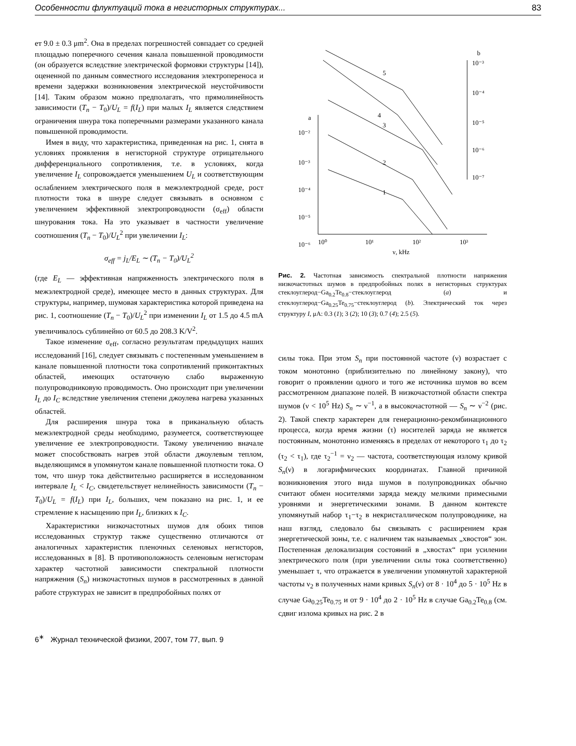Особенности флуктуаций тока в негисторных структурах... 83
ет 9.0 ± 0.3 μm<sup>2</sup>. Она в пределах погрешностей совпадает со средней площадью поперечного сечения канала повышенной проводимости (он образуется вследствие электрической формовки структуры [14]), оцененной по данным совместного исследования электропереноса и времени задержки возникновения электрической неустойчивости [14]. Таким образом можно предполагать, что прямолинейность зависимости (T<sub>n</sub> − T<sub>0</sub>)/U<sub>L</sub> = f(I<sub>L</sub>) при малых I<sub>L</sub> является следствием ограничения шнура тока поперечными размерами указанного канала повышенной проводимости.
Имея в виду, что характеристика, приведенная на рис. 1, снята в условиях проявления в негисторной структуре отрицательного дифференциального сопротивления, т.е. в условиях, когда увеличение I<sub>L</sub> сопровождается уменьшением U<sub>L</sub> и соответствующим ослаблением электрического поля в межэлектродной среде, рост плотности тока в шнуре следует связывать в основном с увеличением эффективной электропроводности (σ<sub>eff</sub>) области шнурования тока. На это указывает в частности увеличение соотношения (T<sub>n</sub> − T<sub>0</sub>)/U<sub>L</sub><sup>2</sup> при увеличении I<sub>L</sub>:
σ<sub>eff</sub> = j<sub>L</sub>/E<sub>L</sub> ∼ (T<sub>n</sub> − T<sub>0</sub>)/U<sub>L</sub><sup>2</sup>
(где E<sub>L</sub> — эффективная напряженность электрического поля в межэлектродной среде), имеющее место в данных структурах. Для структуры, например, шумовая характеристика которой приведена на рис. 1, соотношение (T<sub>n</sub> − T<sub>0</sub>)/U<sub>L</sub><sup>2</sup> при изменении I<sub>L</sub> от 1.5 до 4.5 mA увеличивалось сублинейно от 60.5 до 208.3 K/V<sup>2</sup>.
Такое изменение σ<sub>eff</sub>, согласно результатам предыдущих наших исследований [16], следует связывать с постепенным уменьшением в канале повышенной плотности тока сопротивлений приконтактных областей, имеющих остаточную слабо выраженную полупроводниковую проводимость. Оно происходит при увеличении I<sub>L</sub> до I<sub>C</sub> вследствие увеличения степени джоулева нагрева указанных областей.
Для расширения шнура тока в приканальную область межэлектродной среды необходимо, разумеется, соответствующее увеличение ее электропроводности. Такому увеличению вначале может способствовать нагрев этой области джоулевым теплом, выделяющимся в упомянутом канале повышенной плотности тока. О том, что шнур тока действительно расширяется в исследованном интервале I<sub>L</sub> < I<sub>C</sub>, свидетельствует нелинейность зависимости (T<sub>n</sub> − T<sub>0</sub>)/U<sub>L</sub> = f(I<sub>L</sub>) при I<sub>L</sub>, больших, чем показано на рис. 1, и ее стремление к насыщению при I<sub>L</sub>, близких к I<sub>C</sub>.
Характеристики низкочастотных шумов для обоих типов исследованных структур также существенно отличаются от аналогичных характеристик пленочных селеновых негисторов, исследованных в [8]. В противоположность селеновым негисторам характер частотной зависимости спектральной плотности напряжения (S<sub>n</sub>) низкочастотных шумов в рассмотренных в данной работе структурах не зависит в предпробойных полях от
a
b
10⁻²
10⁻³
10⁻⁴
10⁻⁵
10⁻⁶
10⁻³
10⁻⁴
10⁻⁵
10⁻⁶
10⁻⁷
10⁰
10¹
10²
10³
ν, kHz
5
4
3
2
1
Рис. 2. Частотная зависимость спектральной плотности напряжения низкочастотных шумов в предпробойных полях в негисторных структурах стеклоуглерод−Ga<sub>0.2</sub>Te<sub>0.8</sub>−стеклоуглерод (a) и стеклоуглерод−Ga<sub>0.25</sub>Te<sub>0.75</sub>−стеклоуглерод (b). Электрический ток через структуру I, μA: 0.3 (1); 3 (2); 10 (3); 0.7 (4); 2.5 (5).
силы тока. При этом S<sub>n</sub> при постоянной частоте (ν) возрастает с током монотонно (приблизительно по линейному закону), что говорит о проявлении одного и того же источника шумов во всем рассмотренном диапазоне полей. В низкочастотной области спектра шумов (ν < 10<sup>5</sup> Hz) S<sub>n</sub> ∼ ν<sup>−1</sup>, а в высокочастотной — S<sub>n</sub> ∼ ν<sup>−2</sup> (рис. 2). Такой спектр характерен для генерационно-рекомбинационного процесса, когда время жизни (τ) носителей заряда не является постоянным, монотонно изменяясь в пределах от некоторого τ<sub>1</sub> до τ<sub>2</sub> (τ<sub>2</sub> < τ<sub>1</sub>), где τ<sub>2</sub><sup>−1</sup> = ν<sub>2</sub> — частота, соответствующая излому кривой S<sub>n</sub>(ν) в логарифмических координатах. Главной причиной возникновения этого вида шумов в полупроводниках обычно считают обмен носителями заряда между мелкими примесными уровнями и энергетическими зонами. В данном контексте упомянутый набор τ<sub>1</sub>−τ<sub>2</sub> в некристаллическом полупроводнике, на наш взгляд, следовало бы связывать с расширением края энергетической зоны, т.е. с наличием так называемых „хвостов“ зон. Постепенная делокализация состояний в „хвостах“ при усилении электрического поля (при увеличении силы тока соответственно) уменьшает τ, что отражается в увеличении упомянутой характерной частоты ν<sub>2</sub> в полученных нами кривых S<sub>n</sub>(ν) от 8 · 10<sup>4</sup> до 5 · 10<sup>5</sup> Hz в случае Ga<sub>0.25</sub>Te<sub>0.75</sub> и от 9 · 10<sup>4</sup> до 2 · 10<sup>5</sup> Hz в случае Ga<sub>0.2</sub>Te<sub>0.8</sub> (см. сдвиг излома кривых на рис. 2 в
6<sup>∗</sup> Журнал технической физики, 2007, том 77, вып. 9